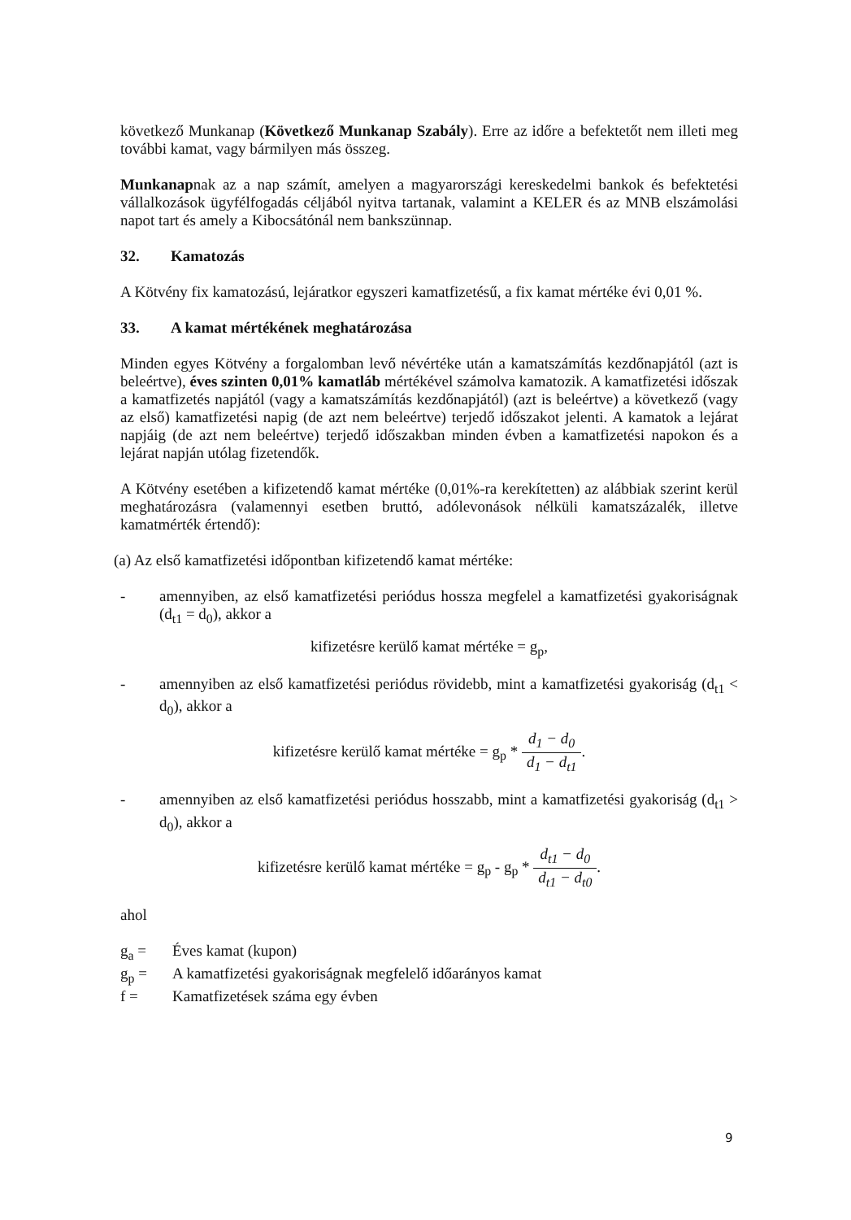következő Munkanap (Következő Munkanap Szabály). Erre az időre a befektetőt nem illeti meg további kamat, vagy bármilyen más összeg.
Munkanapnak az a nap számít, amelyen a magyarországi kereskedelmi bankok és befektetési vállalkozások ügyfélfogadás céljából nyitva tartanak, valamint a KELER és az MNB elszámolási napot tart és amely a Kibocsátónál nem bankszünnap.
32. Kamatozás
A Kötvény fix kamatozású, lejáratkor egyszeri kamatfizetésű, a fix kamat mértéke évi 0,01 %.
33. A kamat mértékének meghatározása
Minden egyes Kötvény a forgalomban levő névértéke után a kamatszámítás kezdőnapjától (azt is beleértve), éves szinten 0,01% kamatláb mértékével számolva kamatozik. A kamatfizetési időszak a kamatfizetés napjától (vagy a kamatszámítás kezdőnapjától) (azt is beleértve) a következő (vagy az első) kamatfizetési napig (de azt nem beleértve) terjedő időszakot jelenti. A kamatok a lejárat napjáig (de azt nem beleértve) terjedő időszakban minden évben a kamatfizetési napokon és a lejárat napján utólag fizetendők.
A Kötvény esetében a kifizetendő kamat mértéke (0,01%-ra kerekítetten) az alábbiak szerint kerül meghatározásra (valamennyi esetben bruttó, adólevonások nélküli kamatszázalék, illetve kamatmérték értendő):
(a) Az első kamatfizetési időpontban kifizetendő kamat mértéke:
- amennyiben, az első kamatfizetési periódus hossza megfelel a kamatfizetési gyakoriságnak (d<sub>t1</sub> = d<sub>0</sub>), akkor a
kifizetésre kerülő kamat mértéke = g<sub>p</sub>,
- amennyiben az első kamatfizetési periódus rövidebb, mint a kamatfizetési gyakoriság (d<sub>t1</sub> < d<sub>0</sub>), akkor a
kifizetésre kerülő kamat mértéke = g<sub>p</sub> * d<sub>1</sub> − d<sub>0</sub> d<sub>1</sub> − d<sub>t1</sub>.
- amennyiben az első kamatfizetési periódus hosszabb, mint a kamatfizetési gyakoriság (d<sub>t1</sub> > d<sub>0</sub>), akkor a
kifizetésre kerülő kamat mértéke = g<sub>p</sub> - g<sub>p</sub> * d<sub>t1</sub> − d<sub>0</sub> d<sub>t1</sub> − d<sub>t0</sub>.
ahol
g<sub>a</sub> = Éves kamat (kupon)
g<sub>p</sub> = A kamatfizetési gyakoriságnak megfelelő időarányos kamat
f = Kamatfizetések száma egy évben
9